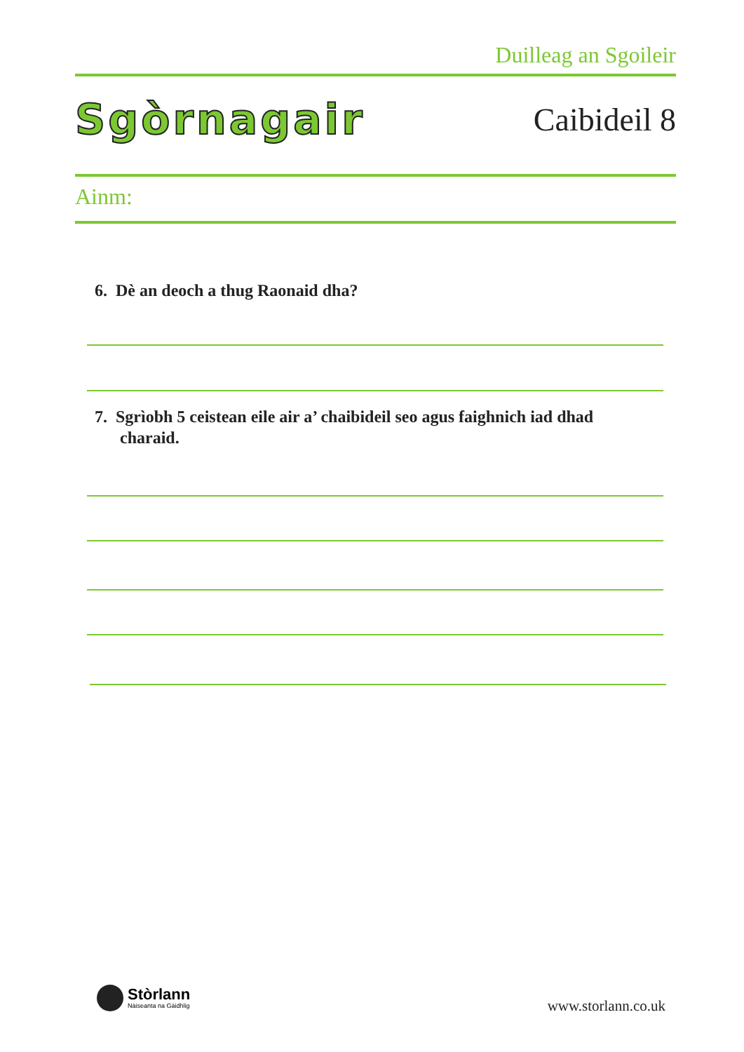Duilleag an Sgoileir
Sgòrnagair Caibideil 8
Ainm:
6. Dè an deoch a thug Raonaid dha?
7. Sgrìobh 5 ceistean eile air a’ chaibideil seo agus faighnich iad dhad charaid.
Stòrlann
Nàiseanta na Gàidhlig
www.storlann.co.uk